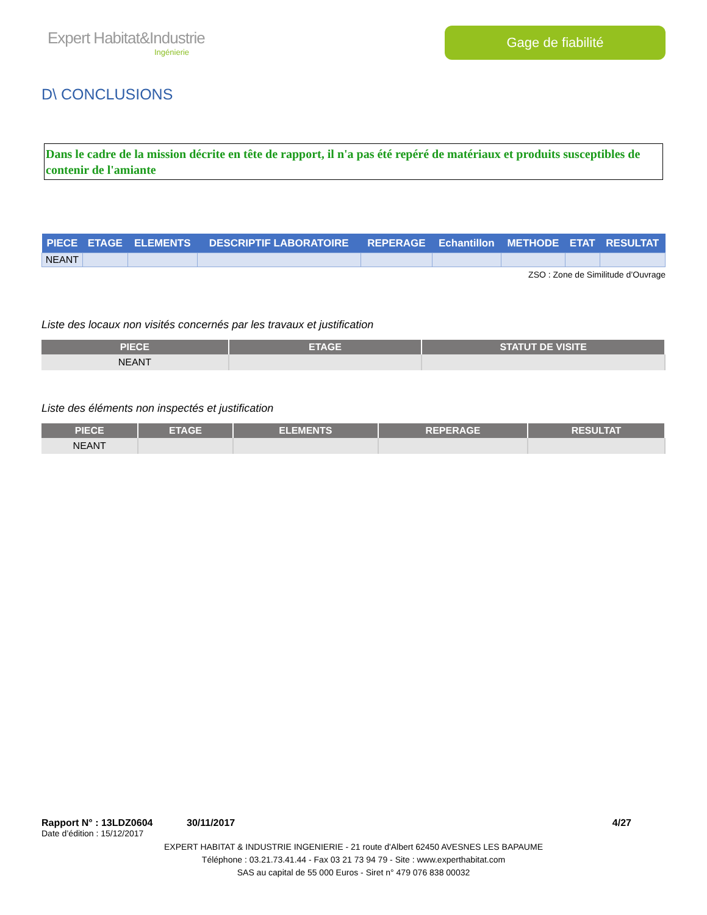Expert Habitat&Industrie
Ingénierie
Gage de fiabilité
D\ CONCLUSIONS
Dans le cadre de la mission décrite en tête de rapport, il n'a pas été repéré de matériaux et produits susceptibles de contenir de l'amiante
| PIECE | ETAGE | ELEMENTS | DESCRIPTIF LABORATOIRE | REPERAGE | Echantillon | METHODE | ETAT | RESULTAT |
| --- | --- | --- | --- | --- | --- | --- | --- | --- |
| NEANT | | | | | | | | |
ZSO : Zone de Similitude d’Ouvrage
Liste des locaux non visités concernés par les travaux et justification
| PIECE | ETAGE | STATUT DE VISITE |
| --- | --- | --- |
| NEANT | | |
Liste des éléments non inspectés et justification
| PIECE | ETAGE | ELEMENTS | REPERAGE | RESULTAT |
| --- | --- | --- | --- | --- |
| NEANT | | | | |
Rapport N° : 13LDZ0604 30/11/2017 4/27
Date d’édition : 15/12/2017
EXPERT HABITAT & INDUSTRIE INGENIERIE - 21 route d'Albert 62450 AVESNES LES BAPAUME
Téléphone : 03.21.73.41.44 - Fax 03 21 73 94 79 - Site : www.experthabitat.com
SAS au capital de 55 000 Euros - Siret n° 479 076 838 00032